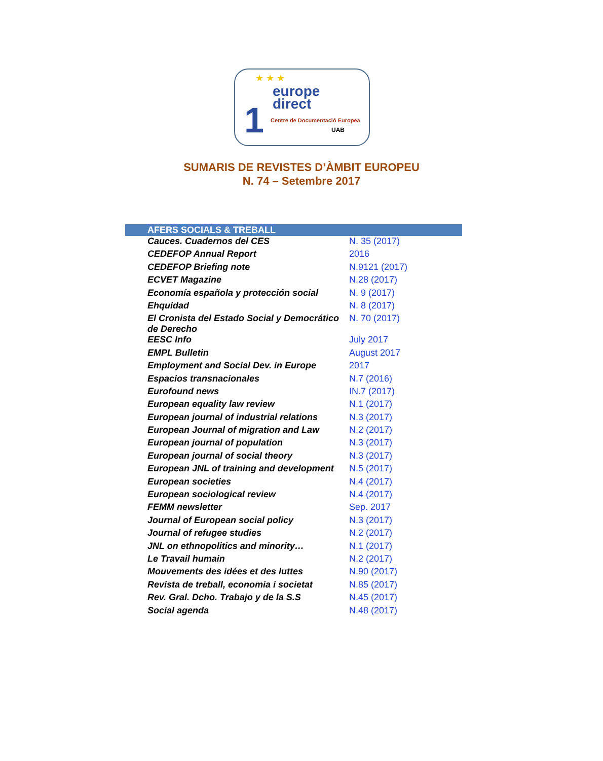★ ★ ★
1
europe
direct
Centre de Documentació Europea
UAB
SUMARIS DE REVISTES D’ÀMBIT EUROPEU
N. 74 – Setembre 2017
| AFERS SOCIALS & TREBALL | |
| --- | --- |
| Cauces. Cuadernos del CES | N. 35 (2017) |
| CEDEFOP Annual Report | 2016 |
| CEDEFOP Briefing note | N.9121 (2017) |
| ECVET Magazine | N.28 (2017) |
| Economía española y protección social | N. 9 (2017) |
| Ehquidad | N. 8 (2017) |
| El Cronista del Estado Social y Democrático de Derecho | N. 70 (2017) |
| EESC Info | July 2017 |
| EMPL Bulletin | August 2017 |
| Employment and Social Dev. in Europe | 2017 |
| Espacios transnacionales | N.7 (2016) |
| Eurofound news | IN.7 (2017) |
| European equality law review | N.1 (2017) |
| European journal of industrial relations | N.3 (2017) |
| European Journal of migration and Law | N.2 (2017) |
| European journal of population | N.3 (2017) |
| European journal of social theory | N.3 (2017) |
| European JNL of training and development | N.5 (2017) |
| European societies | N.4 (2017) |
| European sociological review | N.4 (2017) |
| FEMM newsletter | Sep. 2017 |
| Journal of European social policy | N.3 (2017) |
| Journal of refugee studies | N.2 (2017) |
| JNL on ethnopolitics and minority… | N.1 (2017) |
| Le Travail humain | N.2 (2017) |
| Mouvements des idées et des luttes | N.90 (2017) |
| Revista de treball, economia i societat | N.85 (2017) |
| Rev. Gral. Dcho. Trabajo y de la S.S | N.45 (2017) |
| Social agenda | N.48 (2017) |